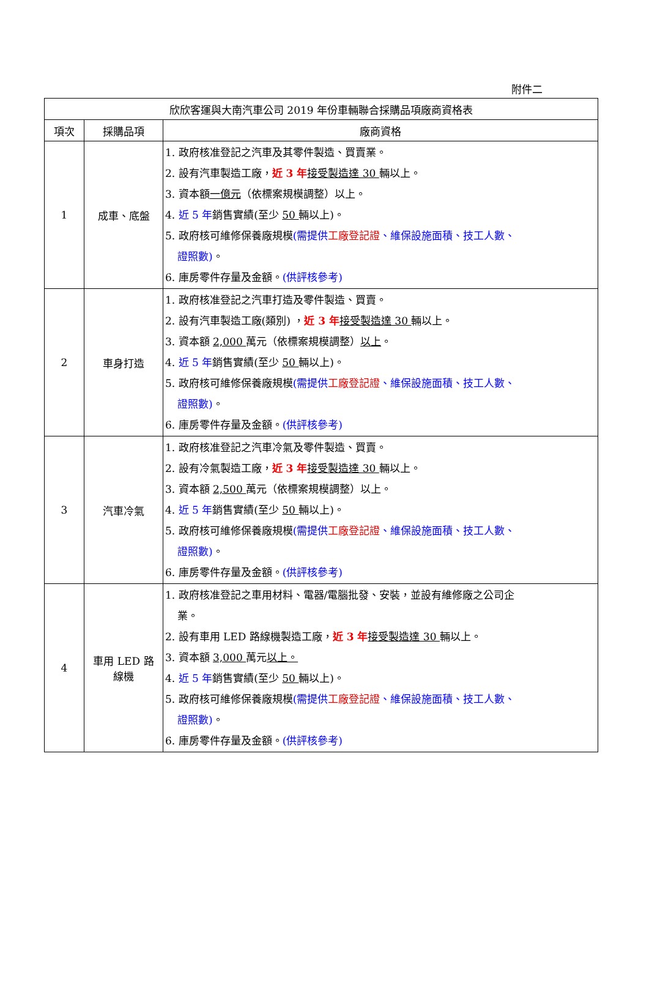附件二
| 欣欣客運與大南汽車公司 2019 年份車輛聯合採購品項廠商資格表 | | |
| --- | --- | --- |
| 項次 | 採購品項 | 廠商資格 |
| 1 | 成車、底盤 | 1. 政府核准登記之汽車及其零件製造、買賣業。 2. 設有汽車製造工廠， 近 3 年 接受製造達 30 輛以上。 3. 資本額 一億元 （依標案規模調整）以上。 4. 近 5 年 銷售實績(至少 50 輛以上)。 5. 政府核可維修保養廠規模 (需提供 工廠登記證 、維保設施面積、技工人數、 證照數) 。 6. 庫房零件存量及金額。 (供評核參考) |
| 2 | 車身打造 | 1. 政府核准登記之汽車打造及零件製造、買賣。 2. 設有汽車製造工廠(類別) ， 近 3 年 接受製造達 30 輛以上。 3. 資本額 2,000 萬元（依標案規模調整） 以上 。 4. 近 5 年 銷售實績(至少 50 輛以上)。 5. 政府核可維修保養廠規模 (需提供 工廠登記證 、維保設施面積、技工人數、 證照數) 。 6. 庫房零件存量及金額。 (供評核參考) |
| 3 | 汽車冷氣 | 1. 政府核准登記之汽車冷氣及零件製造、買賣。 2. 設有冷氣製造工廠， 近 3 年 接受製造達 30 輛以上。 3. 資本額 2,500 萬元（依標案規模調整）以上。 4. 近 5 年 銷售實績(至少 50 輛以上)。 5. 政府核可維修保養廠規模 (需提供 工廠登記證 、維保設施面積、技工人數、 證照數) 。 6. 庫房零件存量及金額。 (供評核參考) |
| 4 | 車用 LED 路 線機 | 1. 政府核准登記之車用材料、電器/電腦批發、安裝，並設有維修廠之公司企 業。 2. 設有車用 LED 路線機製造工廠， 近 3 年 接受製造達 30 輛以上。 3. 資本額 3,000 萬元 以上。 4. 近 5 年 銷售實績(至少 50 輛以上)。 5. 政府核可維修保養廠規模 (需提供 工廠登記證 、維保設施面積、技工人數、 證照數) 。 6. 庫房零件存量及金額。 (供評核參考) |